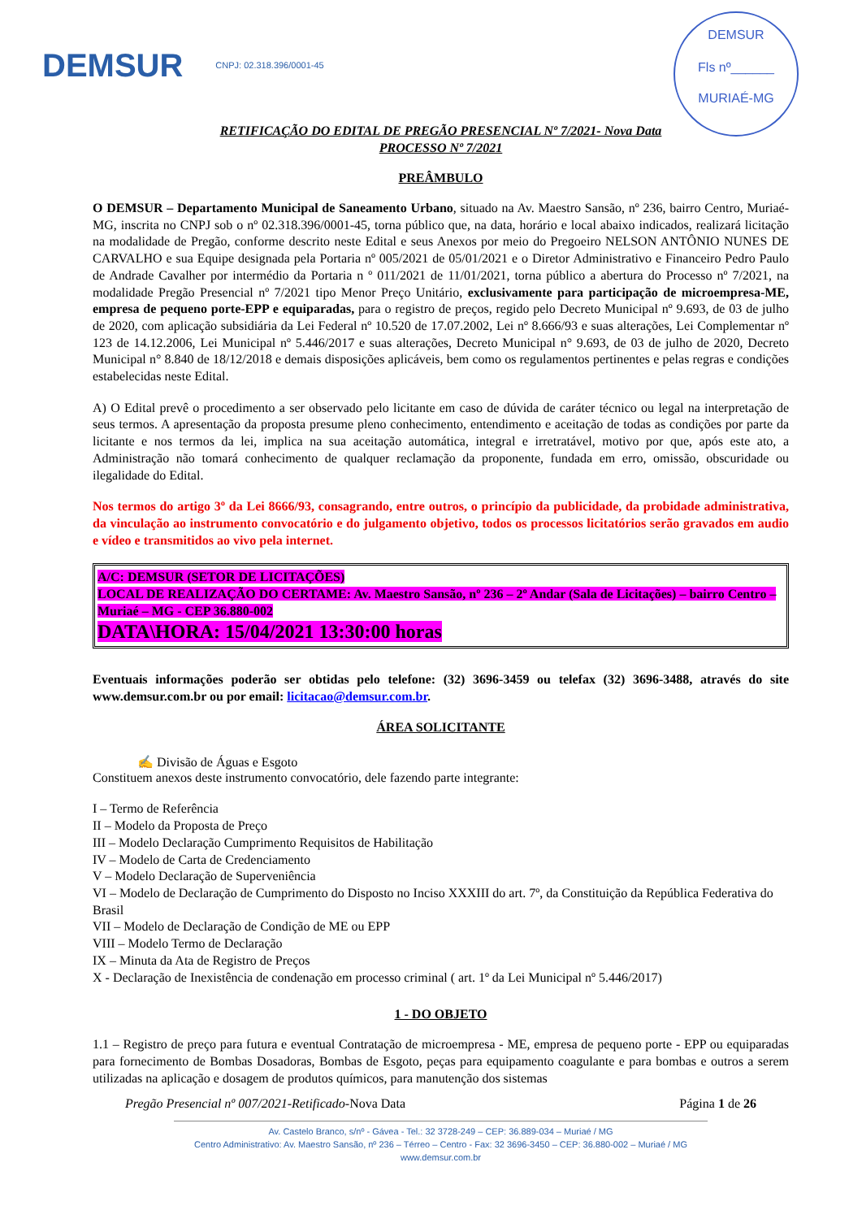DEMSUR CNPJ: 02.318.396/0001-45
DEMSUR
Fls nº______
MURIAÉ-MG
RETIFICAÇÃO DO EDITAL DE PREGÃO PRESENCIAL Nº 7/2021- Nova Data
PROCESSO Nº 7/2021
PREÂMBULO
O DEMSUR – Departamento Municipal de Saneamento Urbano, situado na Av. Maestro Sansão, nº 236, bairro Centro, Muriaé-MG, inscrita no CNPJ sob o nº 02.318.396/0001-45, torna público que, na data, horário e local abaixo indicados, realizará licitação na modalidade de Pregão, conforme descrito neste Edital e seus Anexos por meio do Pregoeiro NELSON ANTÔNIO NUNES DE CARVALHO e sua Equipe designada pela Portaria nº 005/2021 de 05/01/2021 e o Diretor Administrativo e Financeiro Pedro Paulo de Andrade Cavalher por intermédio da Portaria n º 011/2021 de 11/01/2021, torna público a abertura do Processo nº 7/2021, na modalidade Pregão Presencial nº 7/2021 tipo Menor Preço Unitário, exclusivamente para participação de microempresa-ME, empresa de pequeno porte-EPP e equiparadas, para o registro de preços, regido pelo Decreto Municipal nº 9.693, de 03 de julho de 2020, com aplicação subsidiária da Lei Federal nº 10.520 de 17.07.2002, Lei nº 8.666/93 e suas alterações, Lei Complementar nº 123 de 14.12.2006, Lei Municipal nº 5.446/2017 e suas alterações, Decreto Municipal n° 9.693, de 03 de julho de 2020, Decreto Municipal n° 8.840 de 18/12/2018 e demais disposições aplicáveis, bem como os regulamentos pertinentes e pelas regras e condições estabelecidas neste Edital.
A) O Edital prevê o procedimento a ser observado pelo licitante em caso de dúvida de caráter técnico ou legal na interpretação de seus termos. A apresentação da proposta presume pleno conhecimento, entendimento e aceitação de todas as condições por parte da licitante e nos termos da lei, implica na sua aceitação automática, integral e irretratável, motivo por que, após este ato, a Administração não tomará conhecimento de qualquer reclamação da proponente, fundada em erro, omissão, obscuridade ou ilegalidade do Edital.
Nos termos do artigo 3º da Lei 8666/93, consagrando, entre outros, o princípio da publicidade, da probidade administrativa, da vinculação ao instrumento convocatório e do julgamento objetivo, todos os processos licitatórios serão gravados em audio e vídeo e transmitidos ao vivo pela internet.
A/C: DEMSUR (SETOR DE LICITAÇÕES)
LOCAL DE REALIZAÇÃO DO CERTAME: Av. Maestro Sansão, nº 236 – 2º Andar (Sala de Licitações) – bairro Centro – Muriaé – MG - CEP 36.880-002
DATA\HORA: 15/04/2021 13:30:00 horas
Eventuais informações poderão ser obtidas pelo telefone: (32) 3696-3459 ou telefax (32) 3696-3488, através do site www.demsur.com.br ou por email: licitacao@demsur.com.br.
ÁREA SOLICITANTE
✍ Divisão de Águas e Esgoto
Constituem anexos deste instrumento convocatório, dele fazendo parte integrante:
I – Termo de Referência
II – Modelo da Proposta de Preço
III – Modelo Declaração Cumprimento Requisitos de Habilitação
IV – Modelo de Carta de Credenciamento
V – Modelo Declaração de Superveniência
VI – Modelo de Declaração de Cumprimento do Disposto no Inciso XXXIII do art. 7º, da Constituição da República Federativa do Brasil
VII – Modelo de Declaração de Condição de ME ou EPP
VIII – Modelo Termo de Declaração
IX – Minuta da Ata de Registro de Preços
X - Declaração de Inexistência de condenação em processo criminal ( art. 1º da Lei Municipal nº 5.446/2017)
1 - DO OBJETO
1.1 – Registro de preço para futura e eventual Contratação de microempresa - ME, empresa de pequeno porte - EPP ou equiparadas para fornecimento de Bombas Dosadoras, Bombas de Esgoto, peças para equipamento coagulante e para bombas e outros a serem utilizadas na aplicação e dosagem de produtos químicos, para manutenção dos sistemas
Pregão Presencial nº 007/2021-Retificado-Nova Data Página 1 de 26
Av. Castelo Branco, s/nº - Gávea - Tel.: 32 3728-249 – CEP: 36.889-034 – Muriaé / MG
Centro Administrativo: Av. Maestro Sansão, nº 236 – Térreo – Centro - Fax: 32 3696-3450 – CEP: 36.880-002 – Muriaé / MG
www.demsur.com.br